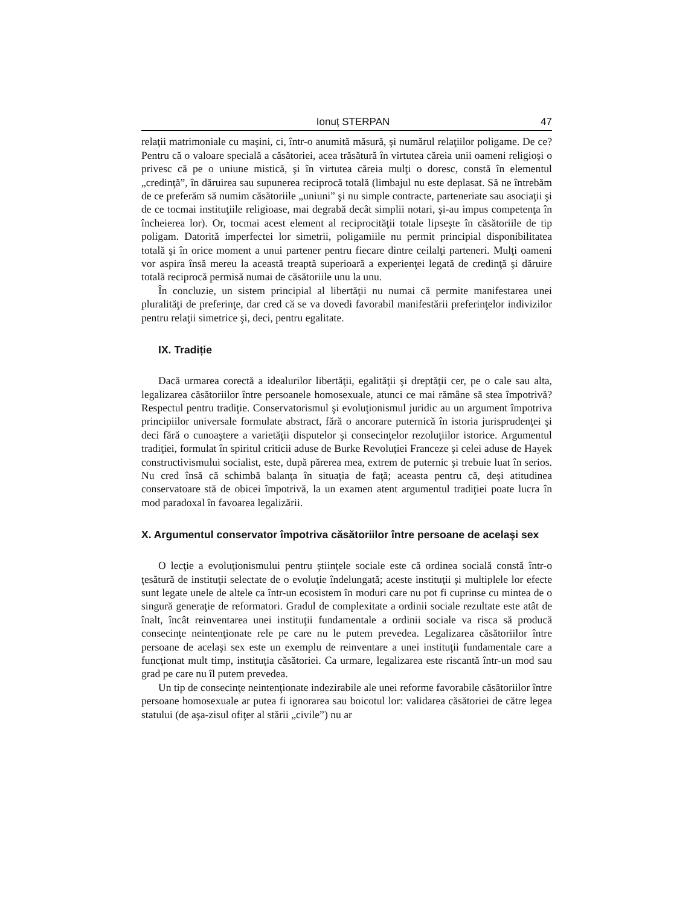Ionuț STERPAN 47
relaţii matrimoniale cu maşini, ci, într-o anumită măsură, şi numărul relaţiilor poligame. De ce? Pentru că o valoare specială a căsătoriei, acea trăsătură în virtutea căreia unii oameni religioşi o privesc că pe o uniune mistică, şi în virtutea căreia mulţi o doresc, constă în elementul „credinţă”, în dăruirea sau supunerea reciprocă totală (limbajul nu este deplasat. Să ne întrebăm de ce preferăm să numim căsătoriile „uniuni” şi nu simple contracte, parteneriate sau asociaţii şi de ce tocmai instituţiile religioase, mai degrabă decât simplii notari, şi-au impus competenţa în încheierea lor). Or, tocmai acest element al reciprocităţii totale lipseşte în căsătoriile de tip poligam. Datorită imperfectei lor simetrii, poligamiile nu permit principial disponibilitatea totală şi în orice moment a unui partener pentru fiecare dintre ceilalţi parteneri. Mulţi oameni vor aspira însă mereu la această treaptă superioară a experienţei legată de credinţă şi dăruire totală reciprocă permisă numai de căsătoriile unu la unu.
În concluzie, un sistem principial al libertăţii nu numai că permite manifestarea unei pluralităţi de preferinţe, dar cred că se va dovedi favorabil manifestării preferinţelor indivizilor pentru relaţii simetrice şi, deci, pentru egalitate.
IX. Tradiție
Dacă urmarea corectă a idealurilor libertăţii, egalităţii şi dreptăţii cer, pe o cale sau alta, legalizarea căsătoriilor între persoanele homosexuale, atunci ce mai rămâne să stea împotrivă? Respectul pentru tradiţie. Conservatorismul şi evoluţionismul juridic au un argument împotriva principiilor universale formulate abstract, fără o ancorare puternică în istoria jurisprudenţei şi deci fără o cunoaştere a varietăţii disputelor şi consecinţelor rezoluţiilor istorice. Argumentul tradiţiei, formulat în spiritul criticii aduse de Burke Revoluţiei Franceze şi celei aduse de Hayek constructivismului socialist, este, după părerea mea, extrem de puternic şi trebuie luat în serios. Nu cred însă că schimbă balanţa în situaţia de faţă; aceasta pentru că, deşi atitudinea conservatoare stă de obicei împotrivă, la un examen atent argumentul tradiţiei poate lucra în mod paradoxal în favoarea legalizării.
X. Argumentul conservator împotriva căsătoriilor între persoane de acelaşi sex
O lecţie a evoluţionismului pentru ştiinţele sociale este că ordinea socială constă într-o ţesătură de instituţii selectate de o evoluţie îndelungată; aceste instituţii şi multiplele lor efecte sunt legate unele de altele ca într-un ecosistem în moduri care nu pot fi cuprinse cu mintea de o singură generaţie de reformatori. Gradul de complexitate a ordinii sociale rezultate este atât de înalt, încât reinventarea unei instituţii fundamentale a ordinii sociale va risca să producă consecinţe neintenţionate rele pe care nu le putem prevedea. Legalizarea căsătoriilor între persoane de acelaşi sex este un exemplu de reinventare a unei instituţii fundamentale care a funcţionat mult timp, instituţia căsătoriei. Ca urmare, legalizarea este riscantă într-un mod sau grad pe care nu îl putem prevedea.
Un tip de consecinţe neintenţionate indezirabile ale unei reforme favorabile căsătoriilor între persoane homosexuale ar putea fi ignorarea sau boicotul lor: validarea căsătoriei de către legea statului (de aşa-zisul ofiţer al stării „civile”) nu ar